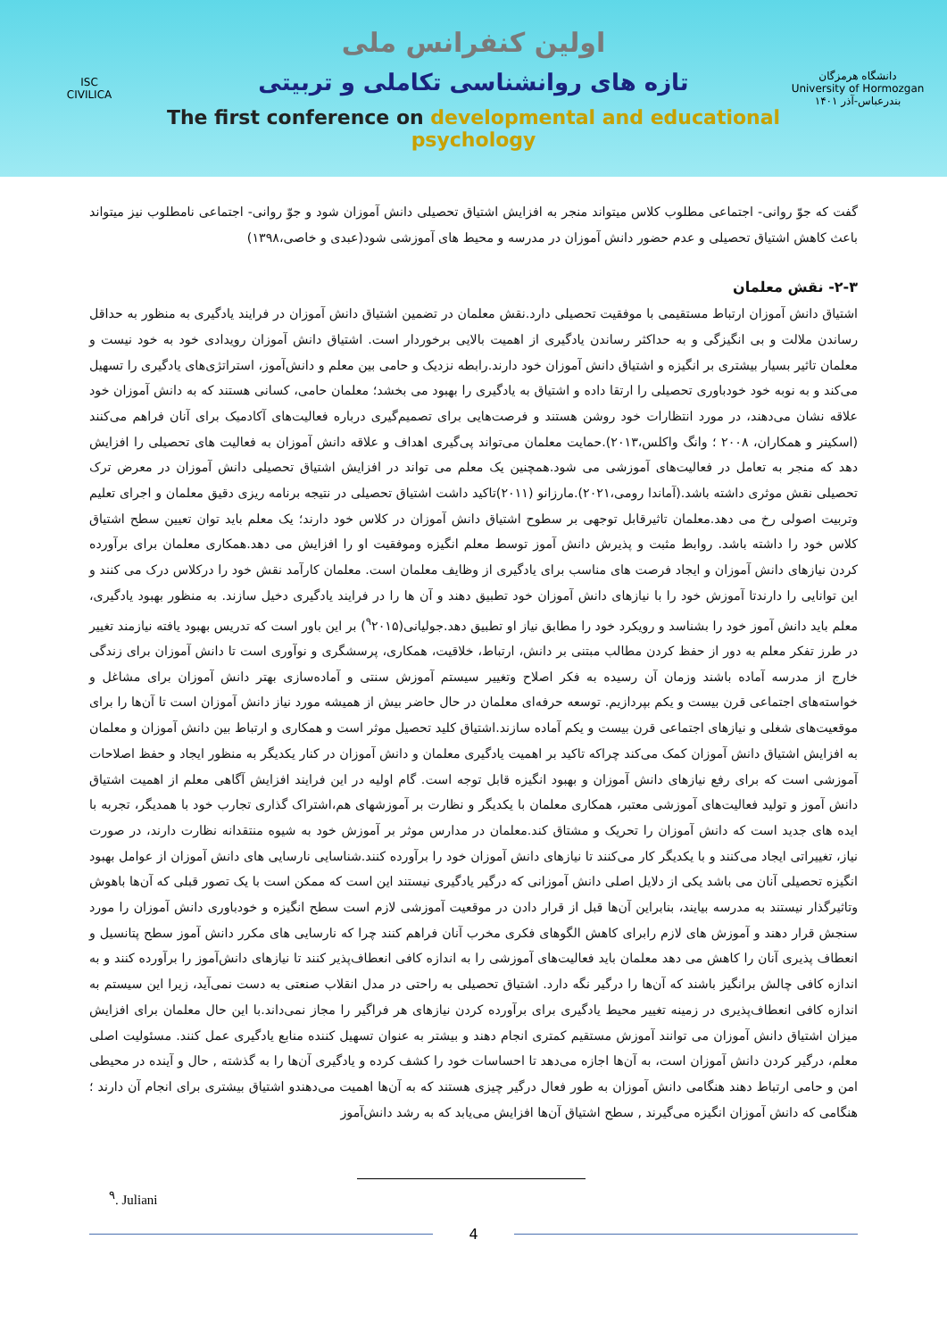ISC
CIVILICA
اولین کنفرانس ملی
تازه های روانشناسی تکاملی و تربیتی
The first conference on developmental and educational psychology
دانشگاه هرمزگان
University of Hormozgan
بندرعباس-آذر ۱۴۰۱
گفت که جوّ روانی- اجتماعی مطلوب کلاس میتواند منجر به افزایش اشتیاق تحصیلی دانش آموزان شود و جوّ روانی- اجتماعی نامطلوب نیز میتواند باعث کاهش اشتیاق تحصیلی و عدم حضور دانش آموزان در مدرسه و محیط های آموزشی شود(عبدی و خاصی،۱۳۹۸)
۲-۳- نقش معلمان
اشتیاق دانش آموزان ارتباط مستقیمی با موفقیت تحصیلی دارد.نقش معلمان در تضمین اشتیاق دانش آموزان در فرایند یادگیری به منظور به حداقل رساندن ملالت و بی انگیزگی و به حداکثر رساندن یادگیری از اهمیت بالایی برخوردار است. اشتیاق دانش آموزان رویدادی خود به خود نیست و معلمان تاثیر بسیار بیشتری بر انگیزه و اشتیاق دانش آموزان خود دارند.رابطه نزدیک و حامی بین معلم و دانش‌آموز، استراتژی‌های یادگیری را تسهیل می‌کند و به نوبه خود خودباوری تحصیلی را ارتقا داده و اشتیاق به یادگیری را بهبود می بخشد؛ معلمان حامی، کسانی هستند که به دانش آموزان خود علاقه نشان می‌دهند، در مورد انتظارات خود روشن هستند و فرصت‌هایی برای تصمیم‌گیری درباره فعالیت‌های آکادمیک برای آنان فراهم می‌کنند (اسکینر و همکاران، ۲۰۰۸ ؛ وانگ واکلس،۲۰۱۳).حمایت معلمان می‌تواند پی‌گیری اهداف و علاقه دانش آموزان به فعالیت های تحصیلی را افزایش دهد که منجر به تعامل در فعالیت‌های آموزشی می شود.همچنین یک معلم می تواند در افزایش اشتیاق تحصیلی دانش آموزان در معرض ترک تحصیلی نقش موثری داشته باشد.(آماندا رومی،۲۰۲۱).مارزانو (۲۰۱۱)تاکید داشت اشتیاق تحصیلی در نتیجه برنامه ریزی دقیق معلمان و اجرای تعلیم وتربیت اصولی رخ می دهد.معلمان تاثیرقابل توجهی بر سطوح اشتیاق دانش آموزان در کلاس خود دارند؛ یک معلم باید توان تعیین سطح اشتیاق کلاس خود را داشته باشد. روابط مثبت و پذیرش دانش آموز توسط معلم انگیزه وموفقیت او را افزایش می دهد.همکاری معلمان برای برآورده کردن نیازهای دانش آموزان و ایجاد فرصت های مناسب برای یادگیری از وظایف معلمان است. معلمان کارآمد نقش خود را درکلاس درک می کنند و این توانایی را دارندتا آموزش خود را با نیازهای دانش آموزان خود تطبیق دهند و آن ها را در فرایند یادگیری دخیل سازند. به منظور بهبود یادگیری، معلم باید دانش آموز خود را بشناسد و رویکرد خود را مطابق نیاز او تطبیق دهد.جولیانی(<sup>۹</sup>۲۰۱۵) بر این باور است که تدریس بهبود یافته نیازمند تغییر در طرز تفکر معلم به دور از حفظ کردن مطالب مبتنی بر دانش، ارتباط، خلاقیت، همکاری، پرسشگری و نوآوری است تا دانش آموزان برای زندگی خارج از مدرسه آماده باشند وزمان آن رسیده به فکر اصلاح وتغییر سیستم آموزش سنتی و آماده‌سازی بهتر دانش آموزان برای مشاغل و خواسته‌های اجتماعی قرن بیست و یکم بپردازیم. توسعه حرفه‌ای معلمان در حال حاضر بیش از همیشه مورد نیاز دانش آموزان است تا آن‌ها را برای موقعیت‌های شغلی و نیازهای اجتماعی قرن بیست و یکم آماده سازند.اشتیاق کلید تحصیل موثر است و همکاری و ارتباط بین دانش آموزان و معلمان به افزایش اشتیاق دانش آموزان کمک می‌کند چراکه تاکید بر اهمیت یادگیری معلمان و دانش آموزان در کنار یکدیگر به منظور ایجاد و حفظ اصلاحات آموزشی است که برای رفع نیازهای دانش آموزان و بهبود انگیزه قابل توجه است. گام اولیه در این فرایند افزایش آگاهی معلم از اهمیت اشتیاق دانش آموز و تولید فعالیت‌های آموزشی معتبر، همکاری معلمان با یکدیگر و نظارت بر آموزشهای هم،اشتراک گذاری تجارب خود با همدیگر، تجربه با ایده های جدید است که دانش آموزان را تحریک و مشتاق کند.معلمان در مدارس موثر بر آموزش خود به شیوه منتقدانه نظارت دارند، در صورت نیاز، تغییراتی ایجاد می‌کنند و با یکدیگر کار می‌کنند تا نیازهای دانش آموزان خود را برآورده کنند.شناسایی نارسایی های دانش آموزان از عوامل بهبود انگیزه تحصیلی آنان می باشد یکی از دلایل اصلی دانش آموزانی که درگیر یادگیری نیستند این است که ممکن است با یک تصور قبلی که آن‌ها باهوش وتاثیرگذار نیستند به مدرسه بیایند، بنابراین آن‌ها قبل از قرار دادن در موقعیت آموزشی لازم است سطح انگیزه و خودباوری دانش آموزان را مورد سنجش قرار دهند و آموزش های لازم رابرای کاهش الگوهای فکری مخرب آنان فراهم کنند چرا که نارسایی های مکرر دانش آموز سطح پتانسیل و انعطاف پذیری آنان را کاهش می دهد معلمان باید فعالیت‌های آموزشی را به اندازه کافی انعطاف‌پذیر کنند تا نیازهای دانش‌آموز را برآورده کنند و به اندازه کافی چالش برانگیز باشند که آن‌ها را درگیر نگه دارد. اشتیاق تحصیلی به راحتی در مدل انقلاب صنعتی به دست نمی‌آید، زیرا این سیستم به اندازه کافی انعطاف‌پذیری در زمینه تغییر محیط یادگیری برای برآورده کردن نیازهای هر فراگیر را مجاز نمی‌داند.با این حال معلمان برای افزایش میزان اشتیاق دانش آموزان می توانند آموزش مستقیم کمتری انجام دهند و بیشتر به عنوان تسهیل کننده منابع یادگیری عمل کنند. مسئولیت اصلی معلم، درگیر کردن دانش آموزان است، به آن‌ها اجازه می‌دهد تا احساسات خود را کشف کرده و یادگیری آن‌ها را به گذشته , حال و آینده در محیطی امن و حامی ارتباط دهند هنگامی دانش آموزان به طور فعال درگیر چیزی هستند که به آن‌ها اهمیت می‌دهندو اشتیاق بیشتری برای انجام آن دارند ؛هنگامی که دانش آموزان انگیزه می‌گیرند , سطح اشتیاق آن‌ها افزایش می‌یابد که به رشد دانش‌آموز
<sup>۹</sup>. Juliani
4